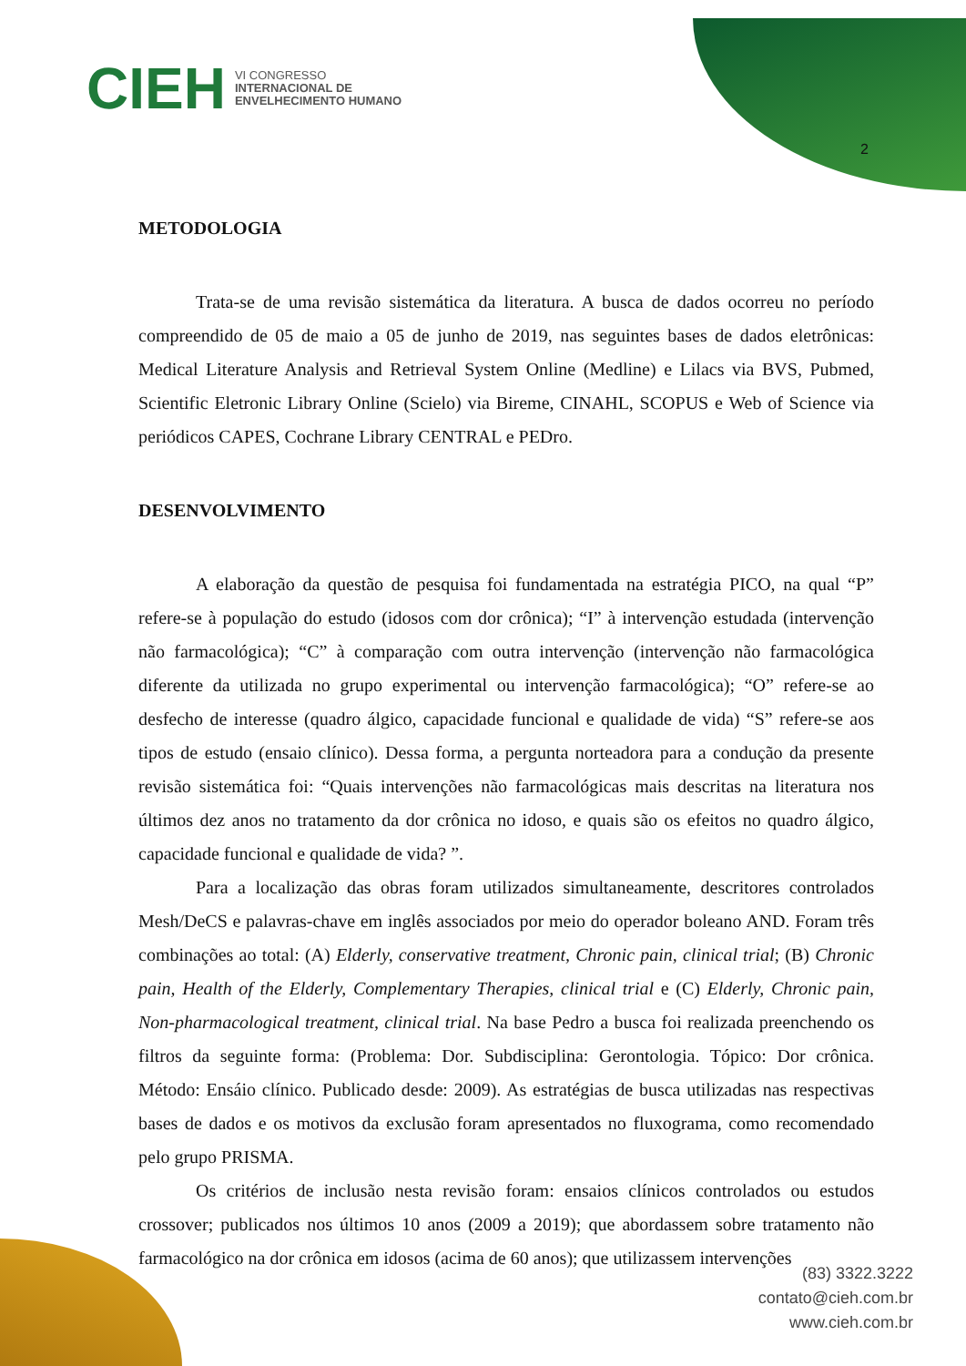CIEH VI CONGRESSO
INTERNACIONAL DE
ENVELHECIMENTO HUMANO
2
METODOLOGIA
Trata-se de uma revisão sistemática da literatura. A busca de dados ocorreu no período compreendido de 05 de maio a 05 de junho de 2019, nas seguintes bases de dados eletrônicas: Medical Literature Analysis and Retrieval System Online (Medline) e Lilacs via BVS, Pubmed, Scientific Eletronic Library Online (Scielo) via Bireme, CINAHL, SCOPUS e Web of Science via periódicos CAPES, Cochrane Library CENTRAL e PEDro.
DESENVOLVIMENTO
A elaboração da questão de pesquisa foi fundamentada na estratégia PICO, na qual “P” refere-se à população do estudo (idosos com dor crônica); “I” à intervenção estudada (intervenção não farmacológica); “C” à comparação com outra intervenção (intervenção não farmacológica diferente da utilizada no grupo experimental ou intervenção farmacológica); “O” refere-se ao desfecho de interesse (quadro álgico, capacidade funcional e qualidade de vida) “S” refere-se aos tipos de estudo (ensaio clínico). Dessa forma, a pergunta norteadora para a condução da presente revisão sistemática foi: “Quais intervenções não farmacológicas mais descritas na literatura nos últimos dez anos no tratamento da dor crônica no idoso, e quais são os efeitos no quadro álgico, capacidade funcional e qualidade de vida? ”.
Para a localização das obras foram utilizados simultaneamente, descritores controlados Mesh/DeCS e palavras-chave em inglês associados por meio do operador boleano AND. Foram três combinações ao total: (A) Elderly, conservative treatment, Chronic pain, clinical trial; (B) Chronic pain, Health of the Elderly, Complementary Therapies, clinical trial e (C) Elderly, Chronic pain, Non-pharmacological treatment, clinical trial. Na base Pedro a busca foi realizada preenchendo os filtros da seguinte forma: (Problema: Dor. Subdisciplina: Gerontologia. Tópico: Dor crônica. Método: Ensáio clínico. Publicado desde: 2009). As estratégias de busca utilizadas nas respectivas bases de dados e os motivos da exclusão foram apresentados no fluxograma, como recomendado pelo grupo PRISMA.
Os critérios de inclusão nesta revisão foram: ensaios clínicos controlados ou estudos crossover; publicados nos últimos 10 anos (2009 a 2019); que abordassem sobre tratamento não farmacológico na dor crônica em idosos (acima de 60 anos); que utilizassem intervenções
(83) 3322.3222
contato@cieh.com.br
www.cieh.com.br